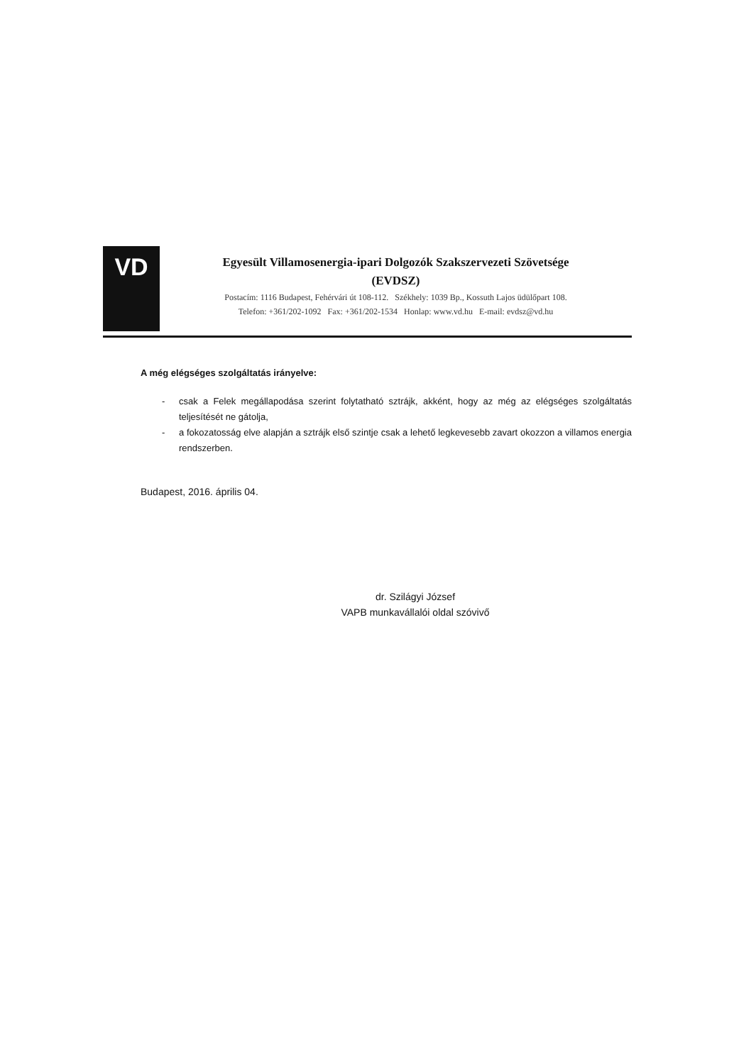VD
Egyesült Villamosenergia-ipari Dolgozók Szakszervezeti Szövetsége
(EVDSZ)
Postacím: 1116 Budapest, Fehérvári út 108-112. Székhely: 1039 Bp., Kossuth Lajos üdülőpart 108.
Telefon: +361/202-1092 Fax: +361/202-1534 Honlap: www.vd.hu E-mail: evdsz@vd.hu
A még elégséges szolgáltatás irányelve:
- csak a Felek megállapodása szerint folytatható sztrájk, akként, hogy az még az elégséges szolgáltatás teljesítését ne gátolja,
- a fokozatosság elve alapján a sztrájk első szintje csak a lehető legkevesebb zavart okozzon a villamos energia rendszerben.
Budapest, 2016. április 04.
dr. Szilágyi József
VAPB munkavállalói oldal szóvivő